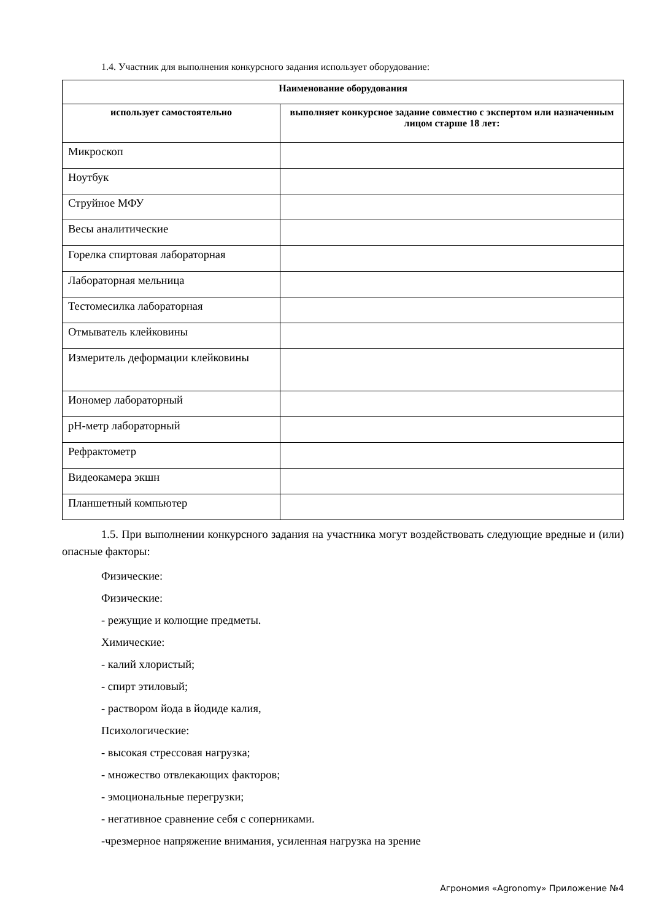1.4. Участник для выполнения конкурсного задания использует оборудование:
| Наименование оборудования | |
| --- | --- |
| использует самостоятельно | выполняет конкурсное задание совместно с экспертом или назначенным лицом старше 18 лет: |
| Микроскоп | |
| Ноутбук | |
| Струйное МФУ | |
| Весы аналитические | |
| Горелка спиртовая лабораторная | |
| Лабораторная мельница | |
| Тестомесилка лабораторная | |
| Отмыватель клейковины | |
| Измеритель деформации клейковины | |
| Иономер лабораторный | |
| pH-метр лабораторный | |
| Рефрактометр | |
| Видеокамера экшн | |
| Планшетный компьютер | |
1.5. При выполнении конкурсного задания на участника могут воздействовать следующие вредные и (или) опасные факторы:
Физические:
Физические:
- режущие и колющие предметы.
Химические:
- калий хлористый;
- спирт этиловый;
- раствором йода в йодиде калия,
Психологические:
- высокая стрессовая нагрузка;
- множество отвлекающих факторов;
- эмоциональные перегрузки;
- негативное сравнение себя с соперниками.
-чрезмерное напряжение внимания, усиленная нагрузка на зрение
Агрономия «Agronomy» Приложение №4